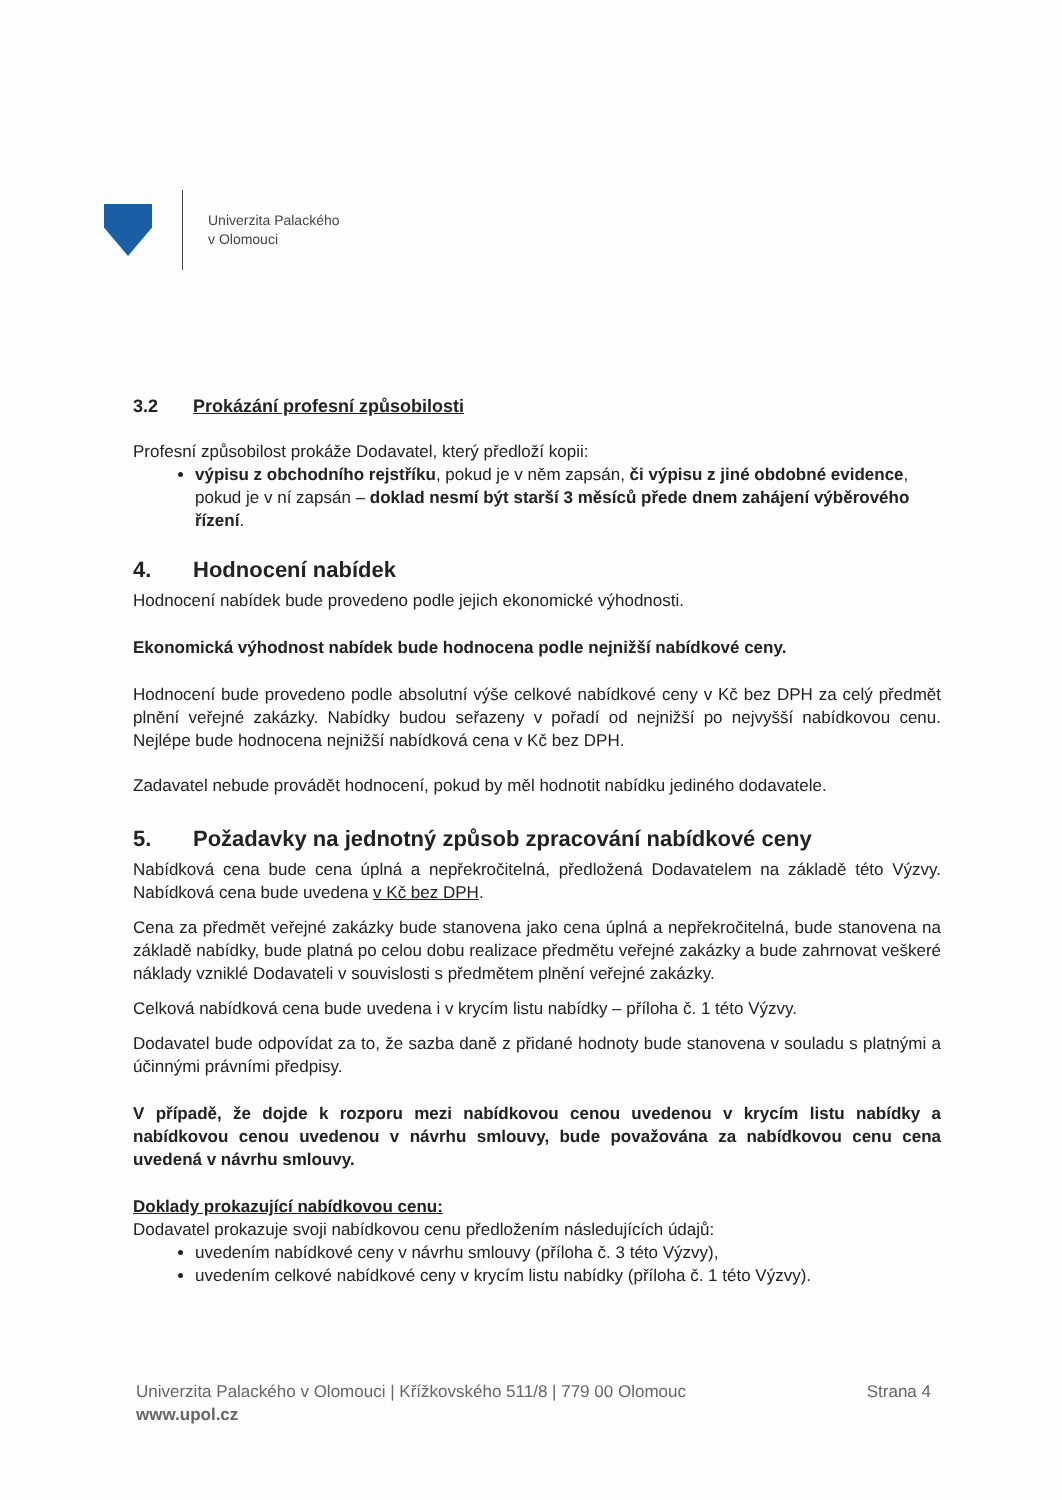Univerzita Palackého
v Olomouci
3.2 Prokázání profesní způsobilosti
Profesní způsobilost prokáže Dodavatel, který předloží kopii:
výpisu z obchodního rejstříku, pokud je v něm zapsán, či výpisu z jiné obdobné evidence, pokud je v ní zapsán – doklad nesmí být starší 3 měsíců přede dnem zahájení výběrového řízení.
4. Hodnocení nabídek
Hodnocení nabídek bude provedeno podle jejich ekonomické výhodnosti.
Ekonomická výhodnost nabídek bude hodnocena podle nejnižší nabídkové ceny.
Hodnocení bude provedeno podle absolutní výše celkové nabídkové ceny v Kč bez DPH za celý předmět plnění veřejné zakázky. Nabídky budou seřazeny v pořadí od nejnižší po nejvyšší nabídkovou cenu. Nejlépe bude hodnocena nejnižší nabídková cena v Kč bez DPH.
Zadavatel nebude provádět hodnocení, pokud by měl hodnotit nabídku jediného dodavatele.
5. Požadavky na jednotný způsob zpracování nabídkové ceny
Nabídková cena bude cena úplná a nepřekročitelná, předložená Dodavatelem na základě této Výzvy. Nabídková cena bude uvedena v Kč bez DPH.
Cena za předmět veřejné zakázky bude stanovena jako cena úplná a nepřekročitelná, bude stanovena na základě nabídky, bude platná po celou dobu realizace předmětu veřejné zakázky a bude zahrnovat veškeré náklady vzniklé Dodavateli v souvislosti s předmětem plnění veřejné zakázky.
Celková nabídková cena bude uvedena i v krycím listu nabídky – příloha č. 1 této Výzvy.
Dodavatel bude odpovídat za to, že sazba daně z přidané hodnoty bude stanovena v souladu s platnými a účinnými právními předpisy.
V případě, že dojde k rozporu mezi nabídkovou cenou uvedenou v krycím listu nabídky a nabídkovou cenou uvedenou v návrhu smlouvy, bude považována za nabídkovou cenu cena uvedená v návrhu smlouvy.
Doklady prokazující nabídkovou cenu:
Dodavatel prokazuje svoji nabídkovou cenu předložením následujících údajů:
uvedením nabídkové ceny v návrhu smlouvy (příloha č. 3 této Výzvy),
uvedením celkové nabídkové ceny v krycím listu nabídky (příloha č. 1 této Výzvy).
Univerzita Palackého v Olomouci | Křížkovského 511/8 | 779 00 Olomouc
www.upol.cz
Strana 4